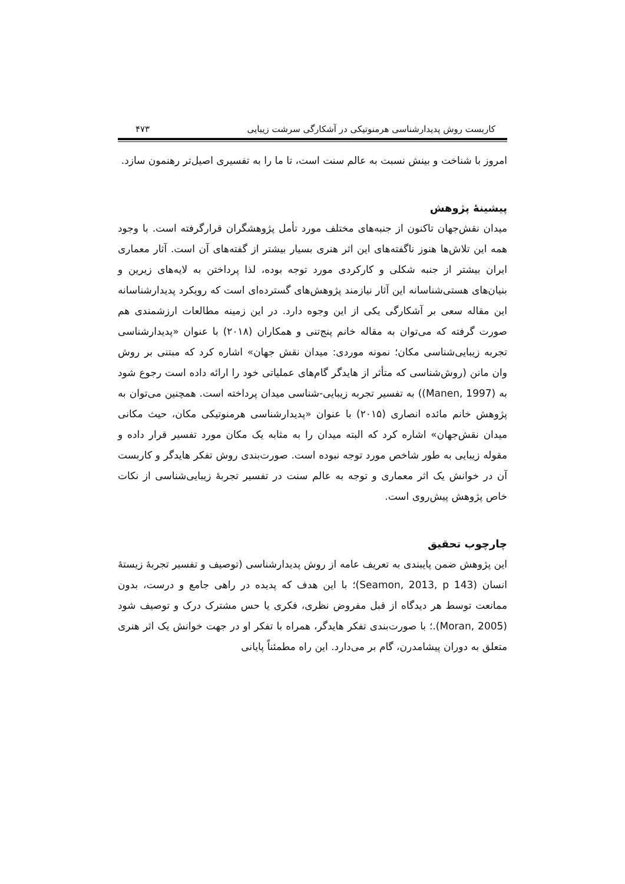کاربست روش پدیدارشناسی هرمنوتیکی در آشکارگی سرشت زیبایی ۴۷۳
امروز با شناخت و بینش نسبت به عالم سنت است، تا ما را به تفسیری اصیل‌تر رهنمون سازد.
پیشینهٔ پژوهش
میدان نقش‌جهان تاکنون از جنبه‌های مختلف مورد تأمل پژوهشگران قرارگرفته است. با وجود همه این تلاش‌ها هنوز ناگفته‌های این اثر هنری بسیار بیشتر از گفته‌های آن است. آثار معماری ایران بیشتر از جنبه شکلی و کارکردی مورد توجه بوده، لذا پرداختن به لایه‌های زیرین و بنیان‌های هستی‌شناسانه این آثار نیازمند پژوهش‌های گسترده‌ای است که رویکرد پدیدارشناسانه این مقاله سعی بر آشکارگی یکی از این وجوه دارد. در این زمینه مطالعات ارزشمندی هم صورت گرفته که می‌توان به مقاله خانم پنج‌تنی و همکاران (۲۰۱۸) با عنوان «پدیدارشناسی تجربه زیبایی‌شناسی مکان؛ نمونه موردی: میدان نقش جهان» اشاره کرد که مبتنی بر روش وان مانن (روش‌شناسی که متأثر از هایدگر گام‌های عملیاتی خود را ارائه داده است رجوع شود به (Manen, 1997)) به تفسیر تجربه زیبایی-شناسی میدان پرداخته است. همچنین می‌توان به پژوهش خانم مائده انصاری (۲۰۱۵) با عنوان «پدیدارشناسی هرمنوتیکی مکان، حیث مکانی میدان نقش‌جهان» اشاره کرد که البته میدان را به مثابه یک مکان مورد تفسیر قرار داده و مقوله زیبایی به طور شاخص مورد توجه نبوده است. صورت‌بندی روش تفکر هایدگر و کاربست آن در خوانش یک اثر معماری و توجه به عالم سنت در تفسیر تجربهٔ زیبایی‌شناسی از نکات خاص پژوهش پیش‌روی است.
چارچوب تحقیق
این پژوهش ضمن پایبندی به تعریف عامه از روش پدیدارشناسی (توصیف و تفسیر تجربهٔ زیستهٔ انسان (Seamon, 2013, p 143)؛ با این هدف که پدیده در راهی جامع و درست، بدون ممانعت توسط هر دیدگاه از قبل مفروض نظری، فکری یا حس مشترک درک و توصیف شود (Moran, 2005).؛ با صورت‌بندی تفکر هایدگر، همراه با تفکر او در جهت خوانش یک اثر هنری متعلق به دوران پیشامدرن، گام بر می‌دارد. این راه مطمئناً پایانی